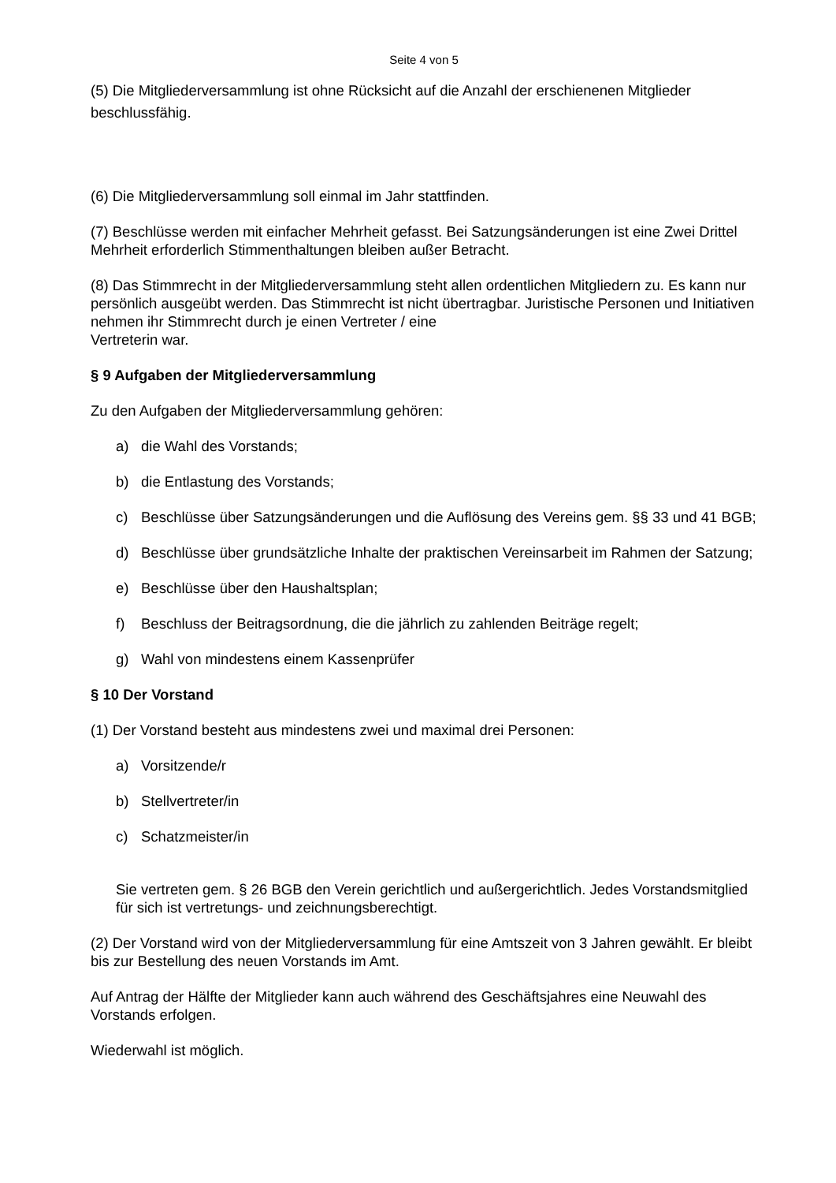Seite 4 von 5
(5) Die Mitgliederversammlung ist ohne Rücksicht auf die Anzahl der erschienenen Mitglieder beschlussfähig.
(6) Die Mitgliederversammlung soll einmal im Jahr stattfinden.
(7) Beschlüsse werden mit einfacher Mehrheit gefasst. Bei Satzungsänderungen ist eine Zwei Drittel Mehrheit erforderlich Stimmenthaltungen bleiben außer Betracht.
(8) Das Stimmrecht in der Mitgliederversammlung steht allen ordentlichen Mitgliedern zu. Es kann nur persönlich ausgeübt werden. Das Stimmrecht ist nicht übertragbar. Juristische Personen und Initiativen nehmen ihr Stimmrecht durch je einen Vertreter / eine
Vertreterin war.
§ 9 Aufgaben der Mitgliederversammlung
Zu den Aufgaben der Mitgliederversammlung gehören:
a) die Wahl des Vorstands;
b) die Entlastung des Vorstands;
c) Beschlüsse über Satzungsänderungen und die Auflösung des Vereins gem. §§ 33 und 41 BGB;
d) Beschlüsse über grundsätzliche Inhalte der praktischen Vereinsarbeit im Rahmen der Satzung;
e) Beschlüsse über den Haushaltsplan;
f) Beschluss der Beitragsordnung, die die jährlich zu zahlenden Beiträge regelt;
g) Wahl von mindestens einem Kassenprüfer
§ 10 Der Vorstand
(1) Der Vorstand besteht aus mindestens zwei und maximal drei Personen:
a) Vorsitzende/r
b) Stellvertreter/in
c) Schatzmeister/in
Sie vertreten gem. § 26 BGB den Verein gerichtlich und außergerichtlich. Jedes Vorstandsmitglied für sich ist vertretungs- und zeichnungsberechtigt.
(2) Der Vorstand wird von der Mitgliederversammlung für eine Amtszeit von 3 Jahren gewählt. Er bleibt bis zur Bestellung des neuen Vorstands im Amt.
Auf Antrag der Hälfte der Mitglieder kann auch während des Geschäftsjahres eine Neuwahl des Vorstands erfolgen.
Wiederwahl ist möglich.